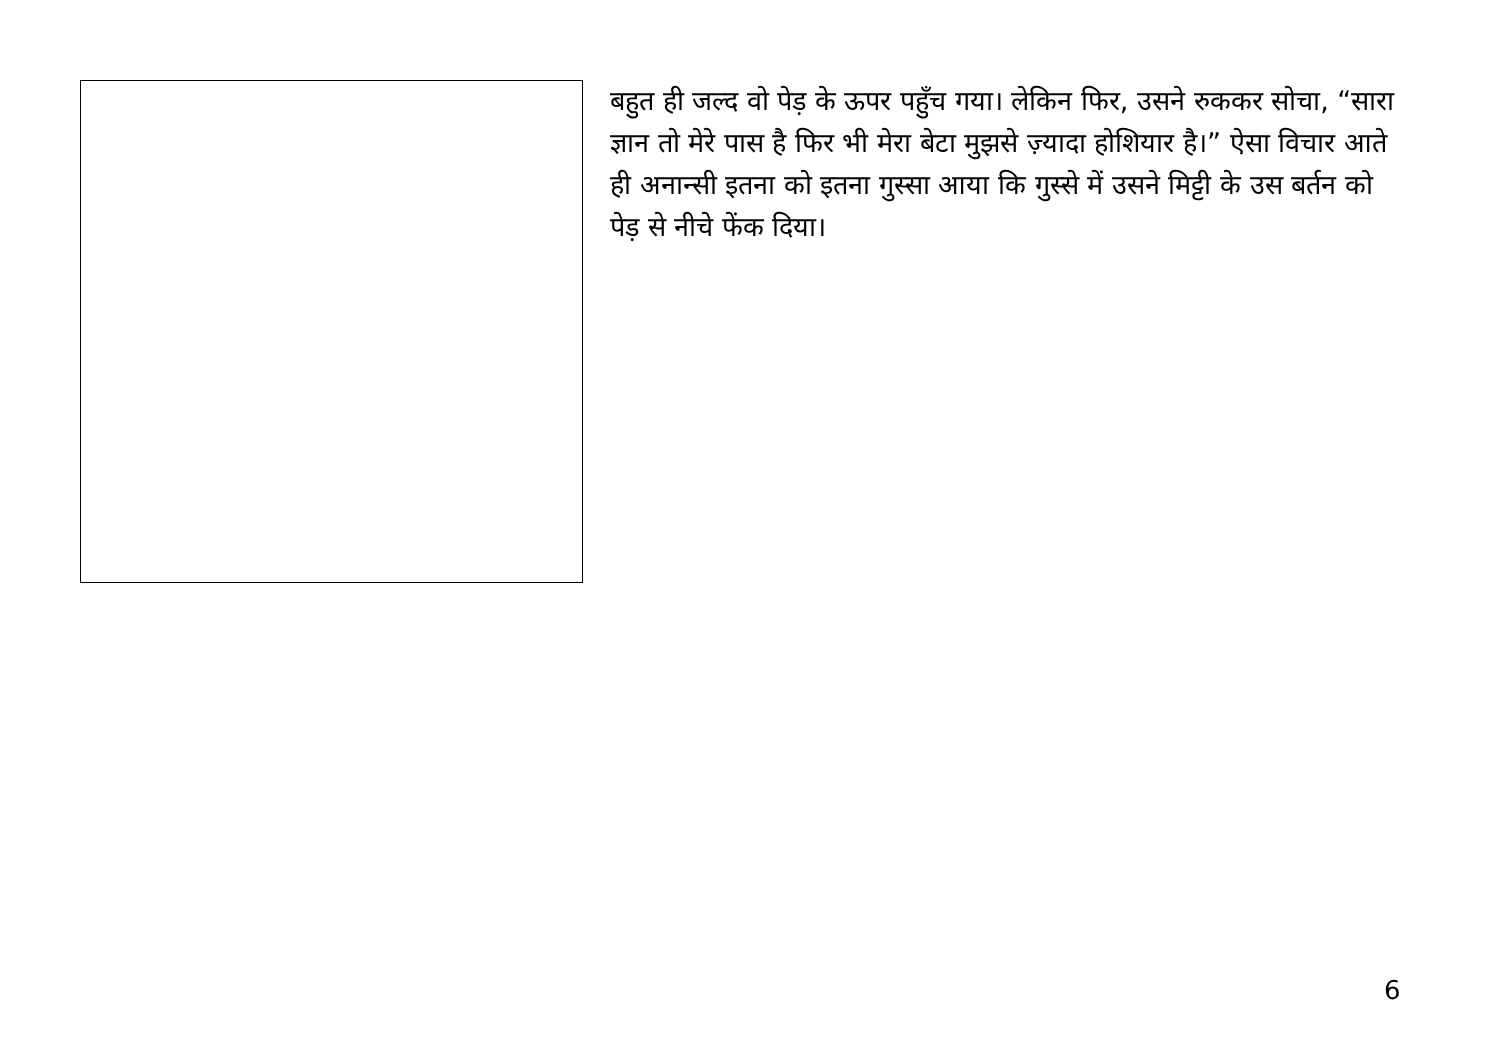बहुत ही जल्द वो पेड़ के ऊपर पहुँच गया। लेकिन फिर, उसने रुककर सोचा, “सारा ज्ञान तो मेरे पास है फिर भी मेरा बेटा मुझसे ज़्यादा होशियार है।” ऐसा विचार आते ही अनान्सी इतना को इतना गुस्सा आया कि गुस्से में उसने मिट्टी के उस बर्तन को पेड़ से नीचे फेंक दिया।
6